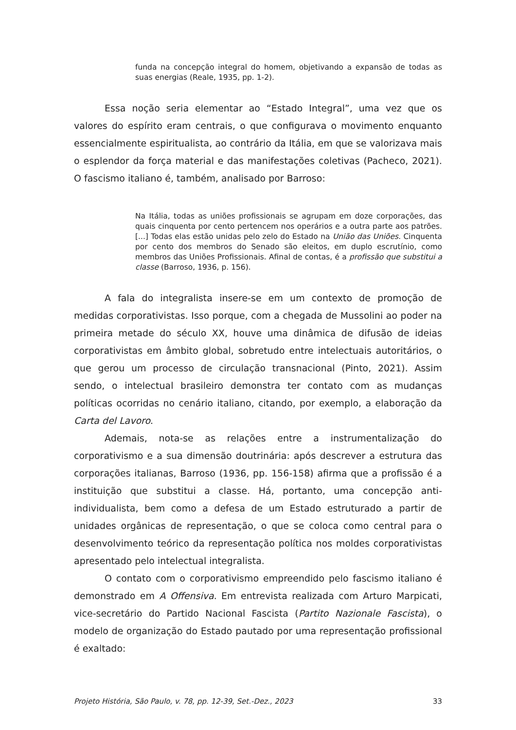funda na concepção integral do homem, objetivando a expansão de todas as suas energias (Reale, 1935, pp. 1-2).
Essa noção seria elementar ao “Estado Integral”, uma vez que os valores do espírito eram centrais, o que configurava o movimento enquanto essencialmente espiritualista, ao contrário da Itália, em que se valorizava mais o esplendor da força material e das manifestações coletivas (Pacheco, 2021). O fascismo italiano é, também, analisado por Barroso:
Na Itália, todas as uniões profissionais se agrupam em doze corporações, das quais cinquenta por cento pertencem nos operários e a outra parte aos patrões. [...] Todas elas estão unidas pelo zelo do Estado na União das Uniões. Cinquenta por cento dos membros do Senado são eleitos, em duplo escrutínio, como membros das Uniões Profissionais. Afinal de contas, é a profissão que substitui a classe (Barroso, 1936, p. 156).
A fala do integralista insere-se em um contexto de promoção de medidas corporativistas. Isso porque, com a chegada de Mussolini ao poder na primeira metade do século XX, houve uma dinâmica de difusão de ideias corporativistas em âmbito global, sobretudo entre intelectuais autoritários, o que gerou um processo de circulação transnacional (Pinto, 2021). Assim sendo, o intelectual brasileiro demonstra ter contato com as mudanças políticas ocorridas no cenário italiano, citando, por exemplo, a elaboração da Carta del Lavoro.
Ademais, nota-se as relações entre a instrumentalização do corporativismo e a sua dimensão doutrinária: após descrever a estrutura das corporações italianas, Barroso (1936, pp. 156-158) afirma que a profissão é a instituição que substitui a classe. Há, portanto, uma concepção anti-individualista, bem como a defesa de um Estado estruturado a partir de unidades orgânicas de representação, o que se coloca como central para o desenvolvimento teórico da representação política nos moldes corporativistas apresentado pelo intelectual integralista.
O contato com o corporativismo empreendido pelo fascismo italiano é demonstrado em A Offensiva. Em entrevista realizada com Arturo Marpicati, vice-secretário do Partido Nacional Fascista (Partito Nazionale Fascista), o modelo de organização do Estado pautado por uma representação profissional é exaltado:
Projeto História, São Paulo, v. 78, pp. 12-39, Set.-Dez., 2023 33